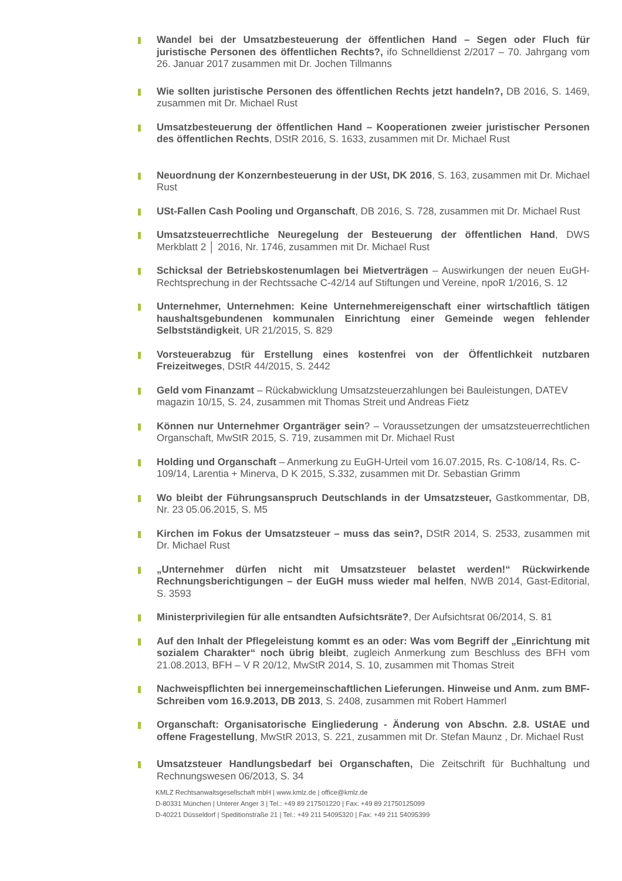Wandel bei der Umsatzbesteuerung der öffentlichen Hand – Segen oder Fluch für juristische Personen des öffentlichen Rechts?, ifo Schnelldienst 2/2017 – 70. Jahrgang vom 26. Januar 2017 zusammen mit Dr. Jochen Tillmanns
Wie sollten juristische Personen des öffentlichen Rechts jetzt handeln?, DB 2016, S. 1469, zusammen mit Dr. Michael Rust
Umsatzbesteuerung der öffentlichen Hand – Kooperationen zweier juristischer Personen des öffentlichen Rechts, DStR 2016, S. 1633, zusammen mit Dr. Michael Rust
Neuordnung der Konzernbesteuerung in der USt, DK 2016, S. 163, zusammen mit Dr. Michael Rust
USt-Fallen Cash Pooling und Organschaft, DB 2016, S. 728, zusammen mit Dr. Michael Rust
Umsatzsteuerrechtliche Neuregelung der Besteuerung der öffentlichen Hand, DWS Merkblatt 2 │ 2016, Nr. 1746, zusammen mit Dr. Michael Rust
Schicksal der Betriebskostenumlagen bei Mietverträgen – Auswirkungen der neuen EuGH-Rechtsprechung in der Rechtssache C-42/14 auf Stiftungen und Vereine, npoR 1/2016, S. 12
Unternehmer, Unternehmen: Keine Unternehmereigenschaft einer wirtschaftlich tätigen haushaltsgebundenen kommunalen Einrichtung einer Gemeinde wegen fehlender Selbstständigkeit, UR 21/2015, S. 829
Vorsteuerabzug für Erstellung eines kostenfrei von der Öffentlichkeit nutzbaren Freizeitweges, DStR 44/2015, S. 2442
Geld vom Finanzamt – Rückabwicklung Umsatzsteuerzahlungen bei Bauleistungen, DATEV magazin 10/15, S. 24, zusammen mit Thomas Streit und Andreas Fietz
Können nur Unternehmer Organträger sein? – Voraussetzungen der umsatzsteuerrechtlichen Organschaft, MwStR 2015, S. 719, zusammen mit Dr. Michael Rust
Holding und Organschaft – Anmerkung zu EuGH-Urteil vom 16.07.2015, Rs. C-108/14, Rs. C-109/14, Larentia + Minerva, D K 2015, S.332, zusammen mit Dr. Sebastian Grimm
Wo bleibt der Führungsanspruch Deutschlands in der Umsatzsteuer, Gastkommentar, DB, Nr. 23 05.06.2015, S. M5
Kirchen im Fokus der Umsatzsteuer – muss das sein?, DStR 2014, S. 2533, zusammen mit Dr. Michael Rust
„Unternehmer dürfen nicht mit Umsatzsteuer belastet werden!“ Rückwirkende Rechnungsberichtigungen – der EuGH muss wieder mal helfen, NWB 2014, Gast-Editorial, S. 3593
Ministerprivilegien für alle entsandten Aufsichtsräte?, Der Aufsichtsrat 06/2014, S. 81
Auf den Inhalt der Pflegeleistung kommt es an oder: Was vom Begriff der „Einrichtung mit sozialem Charakter“ noch übrig bleibt, zugleich Anmerkung zum Beschluss des BFH vom 21.08.2013, BFH – V R 20/12, MwStR 2014, S. 10, zusammen mit Thomas Streit
Nachweispflichten bei innergemeinschaftlichen Lieferungen. Hinweise und Anm. zum BMF-Schreiben vom 16.9.2013, DB 2013, S. 2408, zusammen mit Robert Hammerl
Organschaft: Organisatorische Eingliederung - Änderung von Abschn. 2.8. UStAE und offene Fragestellung, MwStR 2013, S. 221, zusammen mit Dr. Stefan Maunz , Dr. Michael Rust
Umsatzsteuer Handlungsbedarf bei Organschaften, Die Zeitschrift für Buchhaltung und Rechnungswesen 06/2013, S. 34
KMLZ Rechtsanwaltsgesellschaft mbH | www.kmlz.de | office@kmlz.de
D-80331 München | Unterer Anger 3 | Tel.: +49 89 217501220 | Fax: +49 89 21750125099
D-40221 Düsseldorf | Speditionstraße 21 | Tel.: +49 211 54095320 | Fax: +49 211 54095399